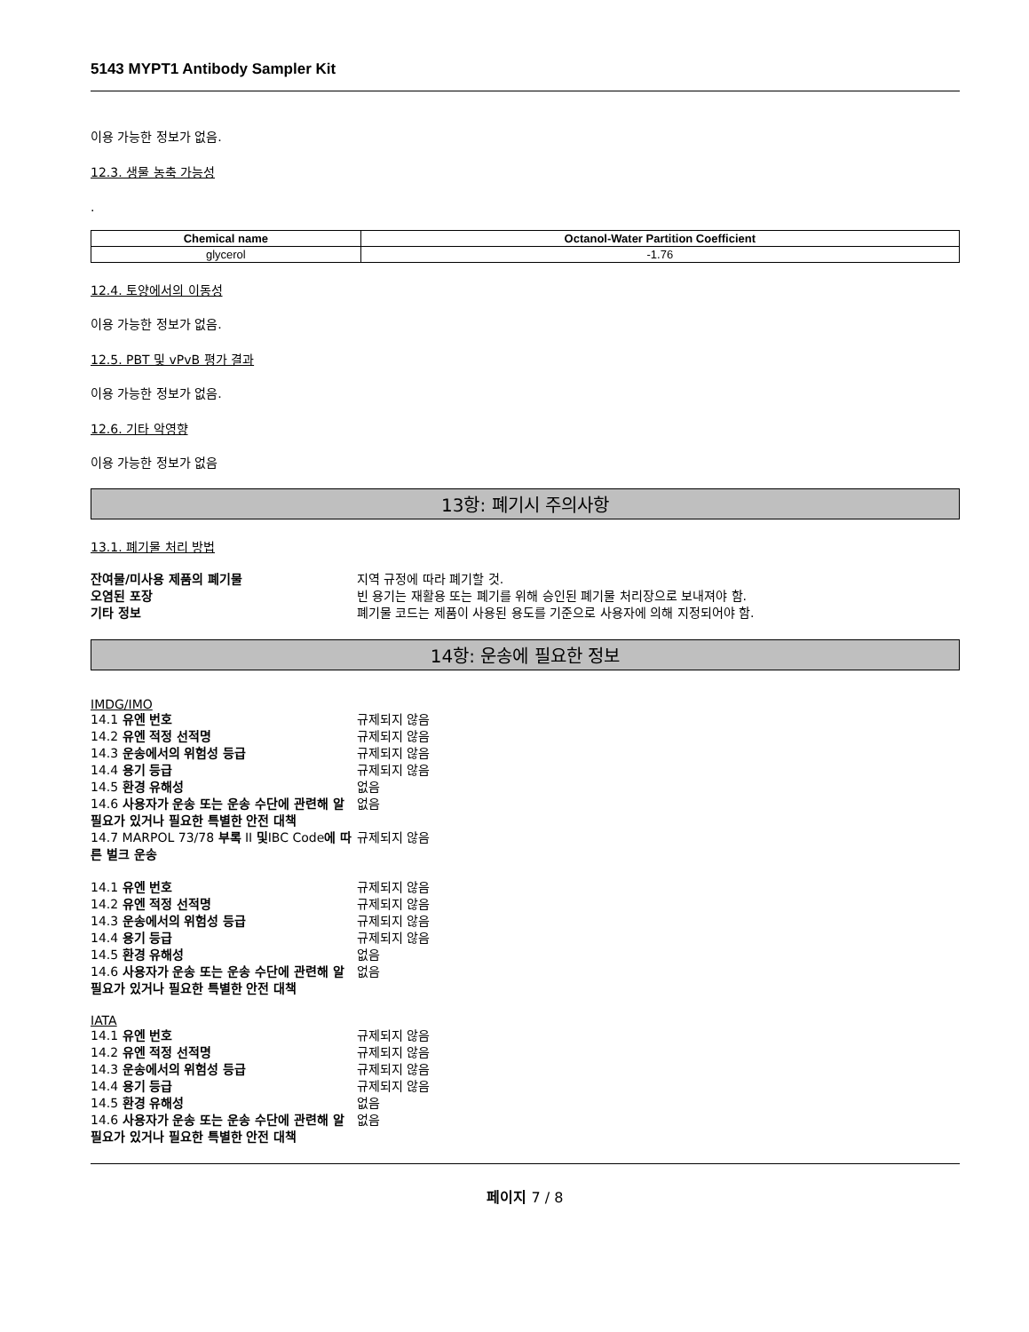5143 MYPT1 Antibody Sampler Kit
이용 가능한 정보가 없음.
12.3. 생물 농축 가능성
.
| Chemical name | Octanol-Water Partition Coefficient |
| --- | --- |
| glycerol | -1.76 |
12.4. 토양에서의 이동성
이용 가능한 정보가 없음.
12.5. PBT 및 vPvB 평가 결과
이용 가능한 정보가 없음.
12.6. 기타 악영향
이용 가능한 정보가 없음
13항: 폐기시 주의사항
13.1. 폐기물 처리 방법
| 잔여물/미사용 제품의 폐기물 | 지역 규정에 따라 폐기할 것. |
| 오염된 포장 | 빈 용기는 재활용 또는 폐기를 위해 승인된 폐기물 처리장으로 보내져야 함. |
| 기타 정보 | 폐기물 코드는 제품이 사용된 용도를 기준으로 사용자에 의해 지정되어야 함. |
14항: 운송에 필요한 정보
IMDG/IMO
| 14.1 유엔 번호 | 규제되지 않음 |
| 14.2 유엔 적정 선적명 | 규제되지 않음 |
| 14.3 운송에서의 위험성 등급 | 규제되지 않음 |
| 14.4 용기 등급 | 규제되지 않음 |
| 14.5 환경 유해성 | 없음 |
| 14.6 사용자가 운송 또는 운송 수단에 관련해 알 필요가 있거나 필요한 특별한 안전 대책 | 없음 |
| 14.7 MARPOL 73/78 부록 II 및 IBC Code 에 따른 벌크 운송 | 규제되지 않음 |
| 14.1 유엔 번호 | 규제되지 않음 |
| 14.2 유엔 적정 선적명 | 규제되지 않음 |
| 14.3 운송에서의 위험성 등급 | 규제되지 않음 |
| 14.4 용기 등급 | 규제되지 않음 |
| 14.5 환경 유해성 | 없음 |
| 14.6 사용자가 운송 또는 운송 수단에 관련해 알 필요가 있거나 필요한 특별한 안전 대책 | 없음 |
IATA
| 14.1 유엔 번호 | 규제되지 않음 |
| 14.2 유엔 적정 선적명 | 규제되지 않음 |
| 14.3 운송에서의 위험성 등급 | 규제되지 않음 |
| 14.4 용기 등급 | 규제되지 않음 |
| 14.5 환경 유해성 | 없음 |
| 14.6 사용자가 운송 또는 운송 수단에 관련해 알 필요가 있거나 필요한 특별한 안전 대책 | 없음 |
페이지 7 / 8